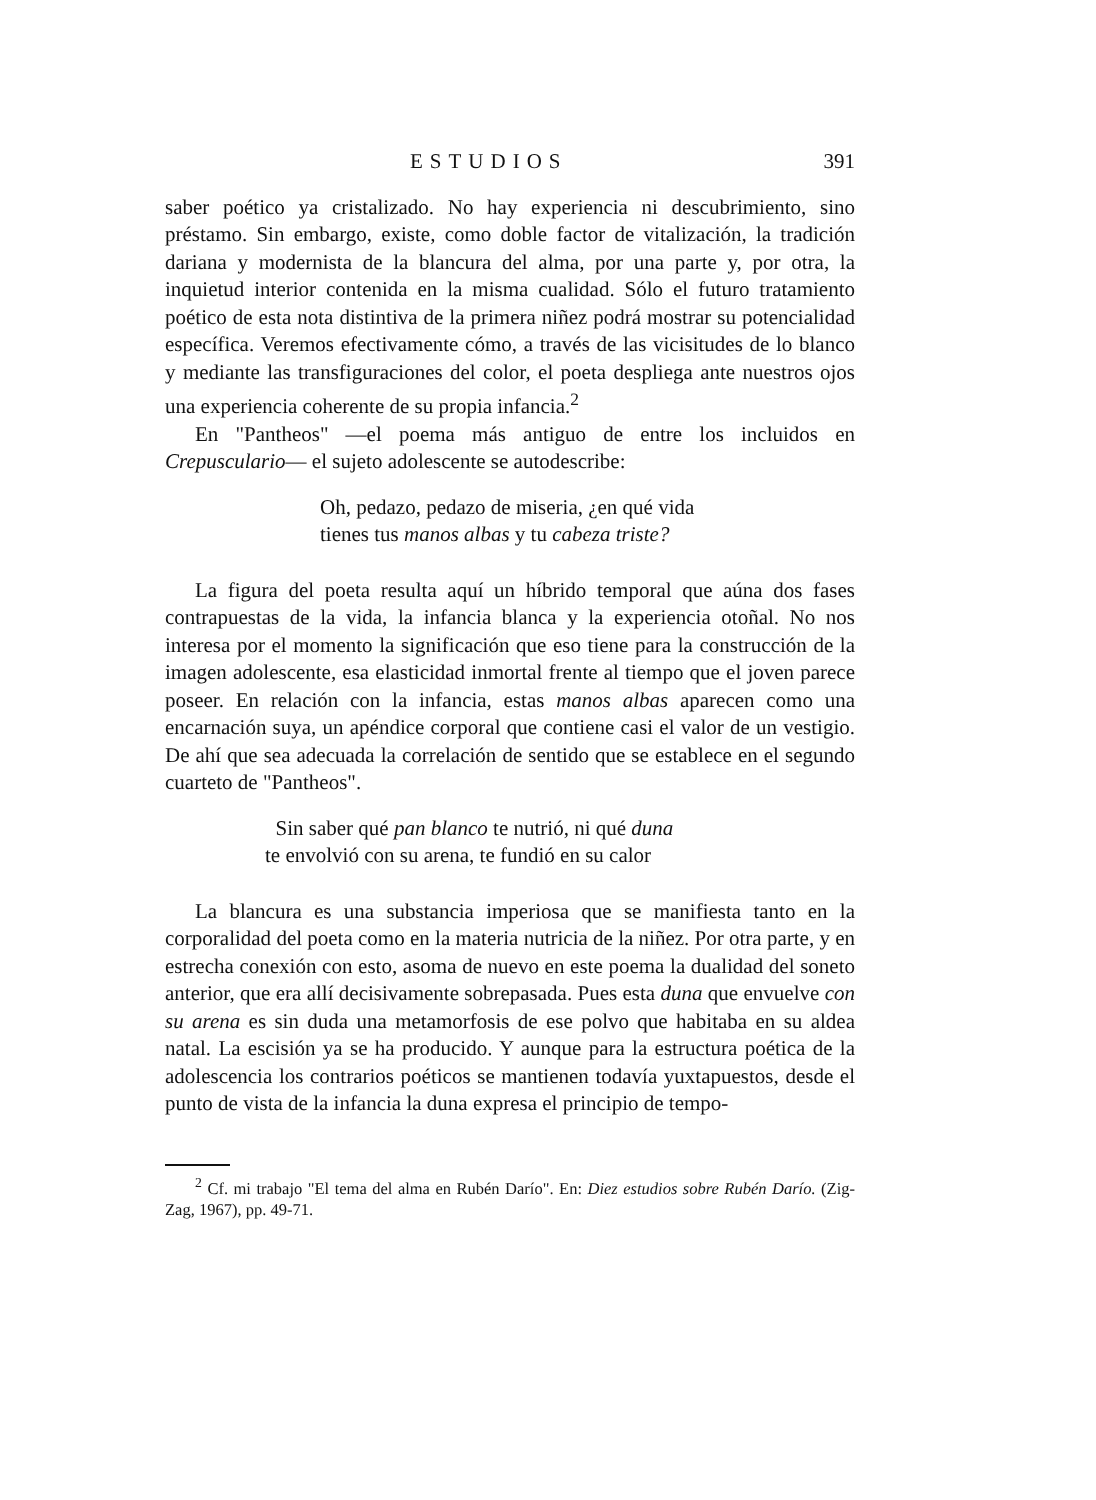ESTUDIOS 391
saber poético ya cristalizado. No hay experiencia ni descubrimiento, sino préstamo. Sin embargo, existe, como doble factor de vitalización, la tradición dariana y modernista de la blancura del alma, por una parte y, por otra, la inquietud interior contenida en la misma cualidad. Sólo el futuro tratamiento poético de esta nota distintiva de la primera niñez podrá mostrar su potencialidad específica. Veremos efectivamente cómo, a través de las vicisitudes de lo blanco y mediante las transfiguraciones del color, el poeta despliega ante nuestros ojos una experiencia coherente de su propia infancia.<sup>2</sup>
En "Pantheos" —el poema más antiguo de entre los incluidos en Crepusculario— el sujeto adolescente se autodescribe:
Oh, pedazo, pedazo de miseria, ¿en qué vida
tienes tus manos albas y tu cabeza triste?
La figura del poeta resulta aquí un híbrido temporal que aúna dos fases contrapuestas de la vida, la infancia blanca y la experiencia otoñal. No nos interesa por el momento la significación que eso tiene para la construcción de la imagen adolescente, esa elasticidad inmortal frente al tiempo que el joven parece poseer. En relación con la infancia, estas manos albas aparecen como una encarnación suya, un apéndice corporal que contiene casi el valor de un vestigio. De ahí que sea adecuada la correlación de sentido que se establece en el segundo cuarteto de "Pantheos".
Sin saber qué pan blanco te nutrió, ni qué duna
te envolvió con su arena, te fundió en su calor
La blancura es una substancia imperiosa que se manifiesta tanto en la corporalidad del poeta como en la materia nutricia de la niñez. Por otra parte, y en estrecha conexión con esto, asoma de nuevo en este poema la dualidad del soneto anterior, que era allí decisivamente sobrepasada. Pues esta duna que envuelve con su arena es sin duda una metamorfosis de ese polvo que habitaba en su aldea natal. La escisión ya se ha producido. Y aunque para la estructura poética de la adolescencia los contrarios poéticos se mantienen todavía yuxtapuestos, desde el punto de vista de la infancia la duna expresa el principio de tempo-
<sup>2</sup> Cf. mi trabajo "El tema del alma en Rubén Darío". En: Diez estudios sobre Rubén Darío. (Zig-Zag, 1967), pp. 49-71.